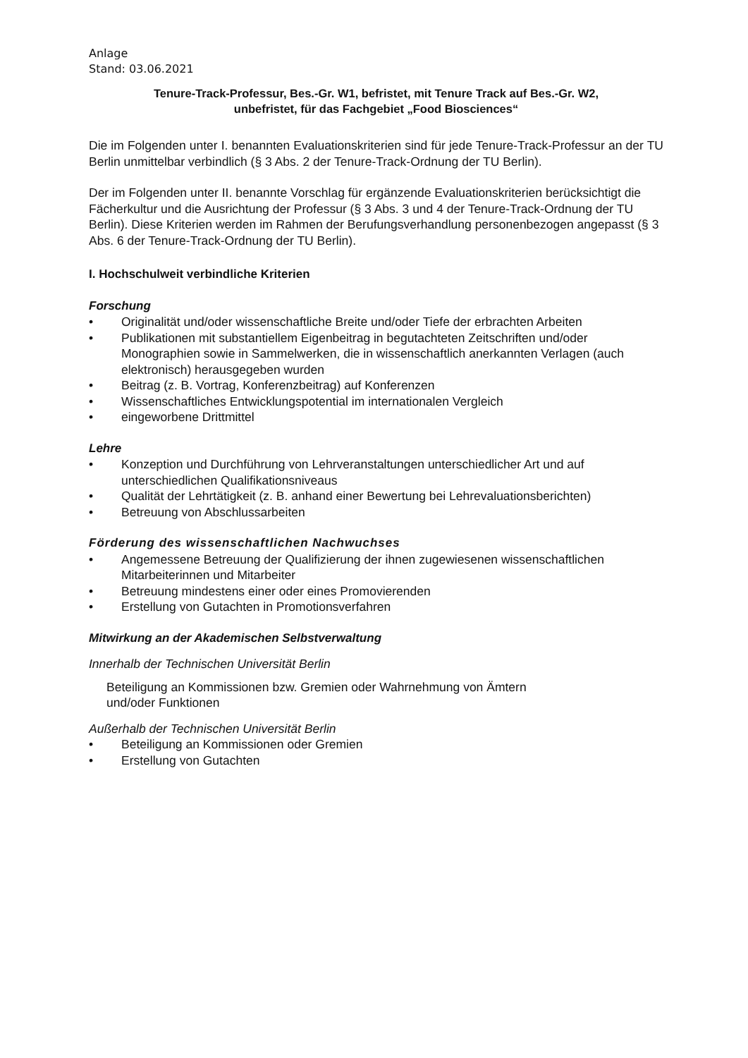Anlage
Stand: 03.06.2021
Tenure-Track-Professur, Bes.-Gr. W1, befristet, mit Tenure Track auf Bes.-Gr. W2,
unbefristet, für das Fachgebiet „Food Biosciences“
Die im Folgenden unter I. benannten Evaluationskriterien sind für jede Tenure-Track-Professur an der TU Berlin unmittelbar verbindlich (§ 3 Abs. 2 der Tenure-Track-Ordnung der TU Berlin).
Der im Folgenden unter II. benannte Vorschlag für ergänzende Evaluationskriterien berücksichtigt die Fächerkultur und die Ausrichtung der Professur (§ 3 Abs. 3 und 4 der Tenure-Track-Ordnung der TU Berlin). Diese Kriterien werden im Rahmen der Berufungsverhandlung personenbezogen angepasst (§ 3 Abs. 6 der Tenure-Track-Ordnung der TU Berlin).
I. Hochschulweit verbindliche Kriterien
Forschung
• Originalität und/oder wissenschaftliche Breite und/oder Tiefe der erbrachten Arbeiten
• Publikationen mit substantiellem Eigenbeitrag in begutachteten Zeitschriften und/oder Monographien sowie in Sammelwerken, die in wissenschaftlich anerkannten Verlagen (auch elektronisch) herausgegeben wurden
• Beitrag (z. B. Vortrag, Konferenzbeitrag) auf Konferenzen
• Wissenschaftliches Entwicklungspotential im internationalen Vergleich
• eingeworbene Drittmittel
Lehre
• Konzeption und Durchführung von Lehrveranstaltungen unterschiedlicher Art und auf unterschiedlichen Qualifikationsniveaus
• Qualität der Lehrtätigkeit (z. B. anhand einer Bewertung bei Lehrevaluationsberichten)
• Betreuung von Abschlussarbeiten
Förderung des wissenschaftlichen Nachwuchses
• Angemessene Betreuung der Qualifizierung der ihnen zugewiesenen wissenschaftlichen Mitarbeiterinnen und Mitarbeiter
• Betreuung mindestens einer oder eines Promovierenden
• Erstellung von Gutachten in Promotionsverfahren
Mitwirkung an der Akademischen Selbstverwaltung
Innerhalb der Technischen Universität Berlin
Beteiligung an Kommissionen bzw. Gremien oder Wahrnehmung von Ämtern
und/oder Funktionen
Außerhalb der Technischen Universität Berlin
• Beteiligung an Kommissionen oder Gremien
• Erstellung von Gutachten